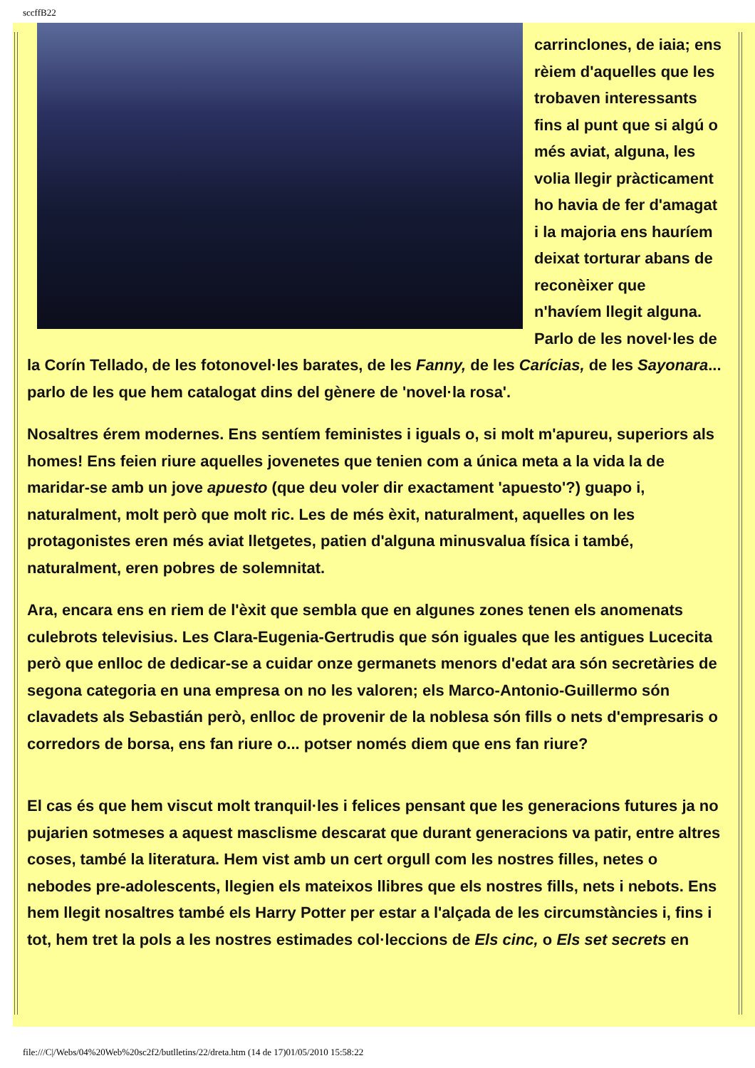sccffB22
carrinclones, de iaia; ens rèiem d'aquelles que les trobaven interessants fins al punt que si algú o més aviat, alguna, les volia llegir pràcticament ho havia de fer d'amagat i la majoria ens hauríem deixat torturar abans de reconèixer que
n'havíem llegit alguna. Parlo de les novel·les de la Corín Tellado, de les fotonovel·les barates, de les Fanny, de les Carícias, de les Sayonara... parlo de les que hem catalogat dins del gènere de 'novel·la rosa'.
Nosaltres érem modernes. Ens sentíem feministes i iguals o, si molt m'apureu, superiors als homes! Ens feien riure aquelles jovenetes que tenien com a única meta a la vida la de maridar-se amb un jove apuesto (que deu voler dir exactament 'apuesto'?) guapo i, naturalment, molt però que molt ric. Les de més èxit, naturalment, aquelles on les protagonistes eren més aviat lletgetes, patien d'alguna minusvalua física i també, naturalment, eren pobres de solemnitat.
Ara, encara ens en riem de l'èxit que sembla que en algunes zones tenen els anomenats culebrots televisius. Les Clara-Eugenia-Gertrudis que són iguales que les antigues Lucecita però que enlloc de dedicar-se a cuidar onze germanets menors d'edat ara són secretàries de segona categoria en una empresa on no les valoren; els Marco-Antonio-Guillermo són clavadets als Sebastián però, enlloc de provenir de la noblesa són fills o nets d'empresaris o corredors de borsa, ens fan riure o... potser només diem que ens fan riure?
El cas és que hem viscut molt tranquil·les i felices pensant que les generacions futures ja no pujarien sotmeses a aquest masclisme descarat que durant generacions va patir, entre altres coses, també la literatura. Hem vist amb un cert orgull com les nostres filles, netes o nebodes pre-adolescents, llegien els mateixos llibres que els nostres fills, nets i nebots. Ens hem llegit nosaltres també els Harry Potter per estar a l'alçada de les circumstàncies i, fins i tot, hem tret la pols a les nostres estimades col·leccions de Els cinc, o Els set secrets en
file:///C|/Webs/04%20Web%20sc2f2/butlletins/22/dreta.htm (14 de 17)01/05/2010 15:58:22